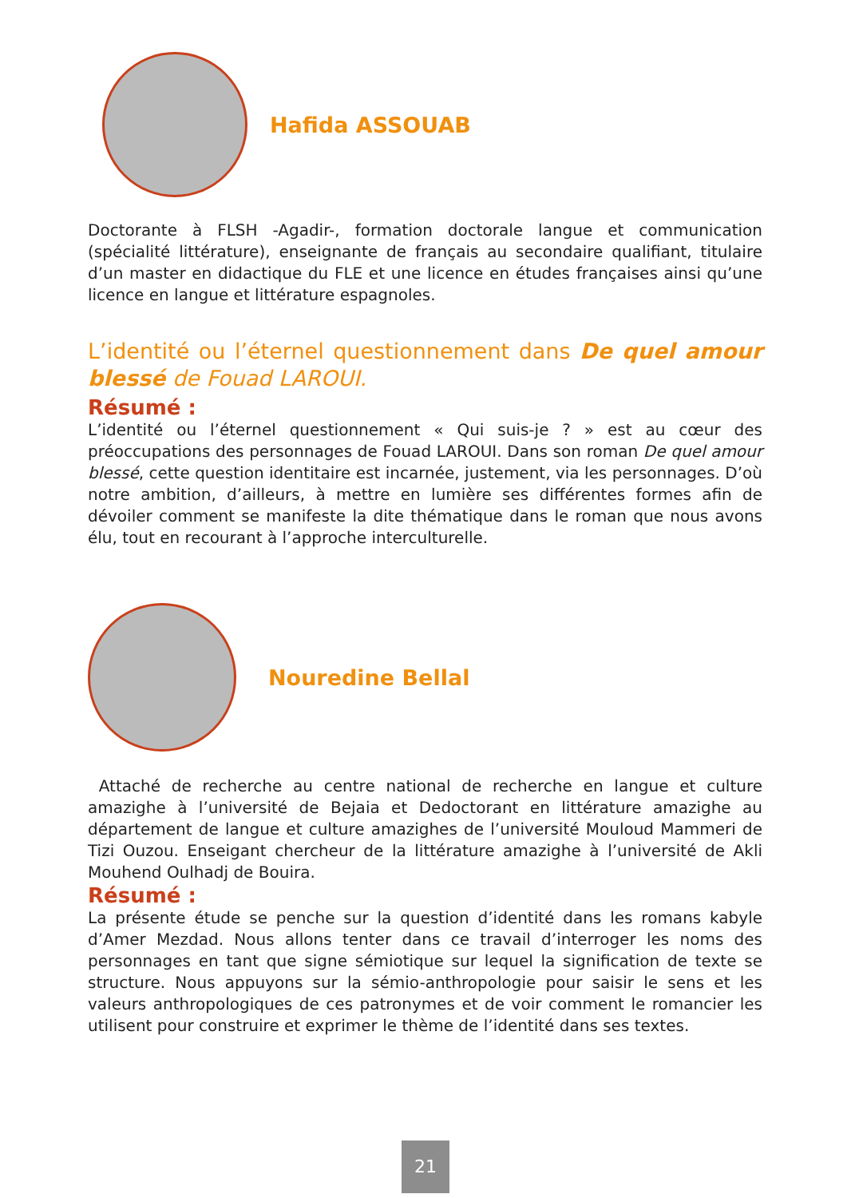Hafida ASSOUAB
Doctorante à FLSH -Agadir-, formation doctorale langue et communication (spécialité littérature), enseignante de français au secondaire qualifiant, titulaire d’un master en didactique du FLE et une licence en études françaises ainsi qu’une licence en langue et littérature espagnoles.
L’identité ou l’éternel questionnement dans De quel amour blessé de Fouad LAROUI.
Résumé :
L’identité ou l’éternel questionnement « Qui suis-je ? » est au cœur des préoccupations des personnages de Fouad LAROUI. Dans son roman De quel amour blessé, cette question identitaire est incarnée, justement, via les personnages. D’où notre ambition, d’ailleurs, à mettre en lumière ses différentes formes afin de dévoiler comment se manifeste la dite thématique dans le roman que nous avons élu, tout en recourant à l’approche interculturelle.
Nouredine Bellal
Attaché de recherche au centre national de recherche en langue et culture amazighe à l’université de Bejaia et Dedoctorant en littérature amazighe au département de langue et culture amazighes de l’université Mouloud Mammeri de Tizi Ouzou. Enseigant chercheur de la littérature amazighe à l’université de Akli Mouhend Oulhadj de Bouira.
Résumé :
La présente étude se penche sur la question d’identité dans les romans kabyle d’Amer Mezdad. Nous allons tenter dans ce travail d’interroger les noms des personnages en tant que signe sémiotique sur lequel la signification de texte se structure. Nous appuyons sur la sémio-anthropologie pour saisir le sens et les valeurs anthropologiques de ces patronymes et de voir comment le romancier les utilisent pour construire et exprimer le thème de l’identité dans ses textes.
21